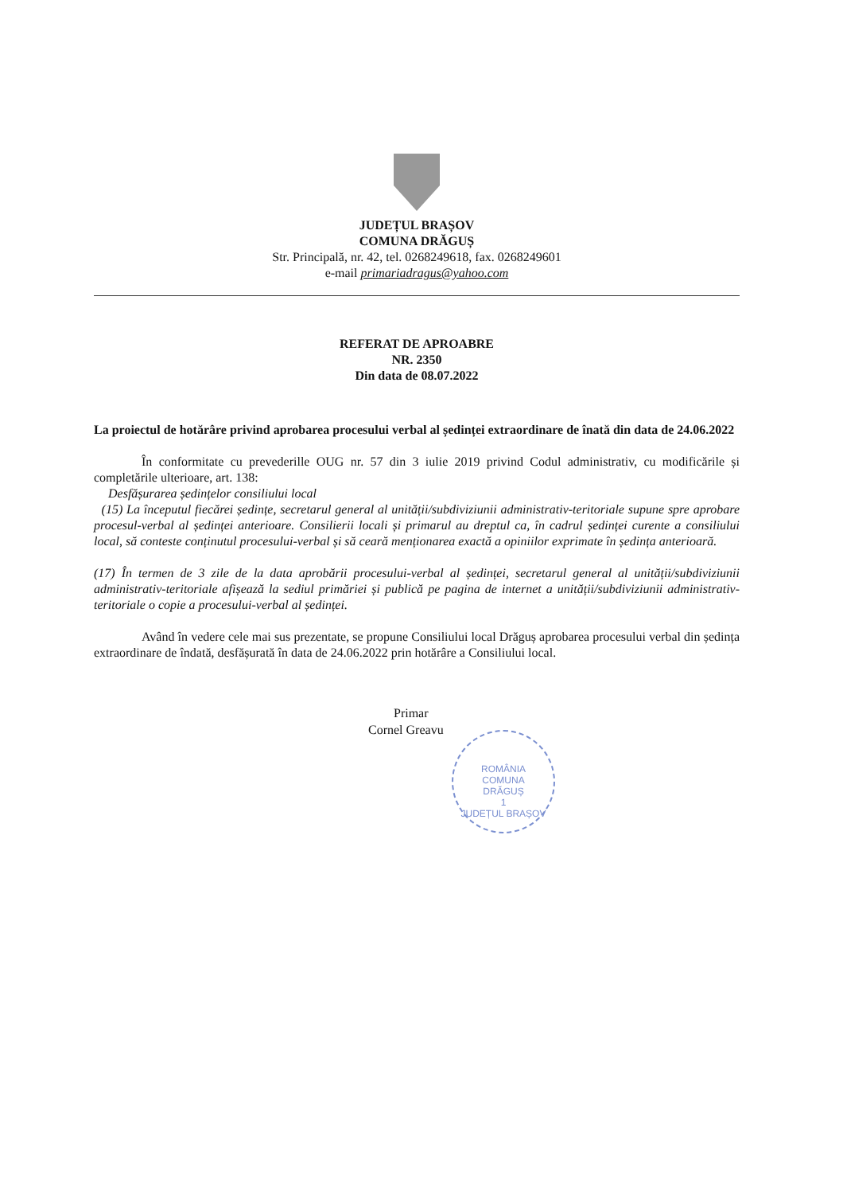JUDEȚUL BRAȘOV
COMUNA DRĂGUȘ
Str. Principală, nr. 42, tel. 0268249618, fax. 0268249601
e-mail primariadragus@yahoo.com
REFERAT DE APROABRE
NR. 2350
Din data de 08.07.2022
La proiectul de hotărâre privind aprobarea procesului verbal al ședinței extraordinare de înată din data de 24.06.2022
În conformitate cu prevederille OUG nr. 57 din 3 iulie 2019 privind Codul administrativ, cu modificările și completările ulterioare, art. 138:
Desfășurarea ședințelor consiliului local
(15) La începutul fiecărei ședințe, secretarul general al unității/subdiviziunii administrativ-teritoriale supune spre aprobare procesul-verbal al ședinței anterioare. Consilierii locali și primarul au dreptul ca, în cadrul ședinței curente a consiliului local, să conteste conținutul procesului-verbal și să ceară menționarea exactă a opiniilor exprimate în ședința anterioară.
(17) În termen de 3 zile de la data aprobării procesului-verbal al ședinței, secretarul general al unității/subdiviziunii administrativ-teritoriale afișează la sediul primăriei și publică pe pagina de internet a unității/subdiviziunii administrativ-teritoriale o copie a procesului-verbal al ședinței.
Având în vedere cele mai sus prezentate, se propune Consiliului local Drăguș aprobarea procesului verbal din ședința extraordinare de îndată, desfășurată în data de 24.06.2022 prin hotărâre a Consiliului local.
Primar
Cornel Greavu
ROMÂNIA
COMUNA
DRĂGUȘ
1
JUDEȚUL BRAȘOV